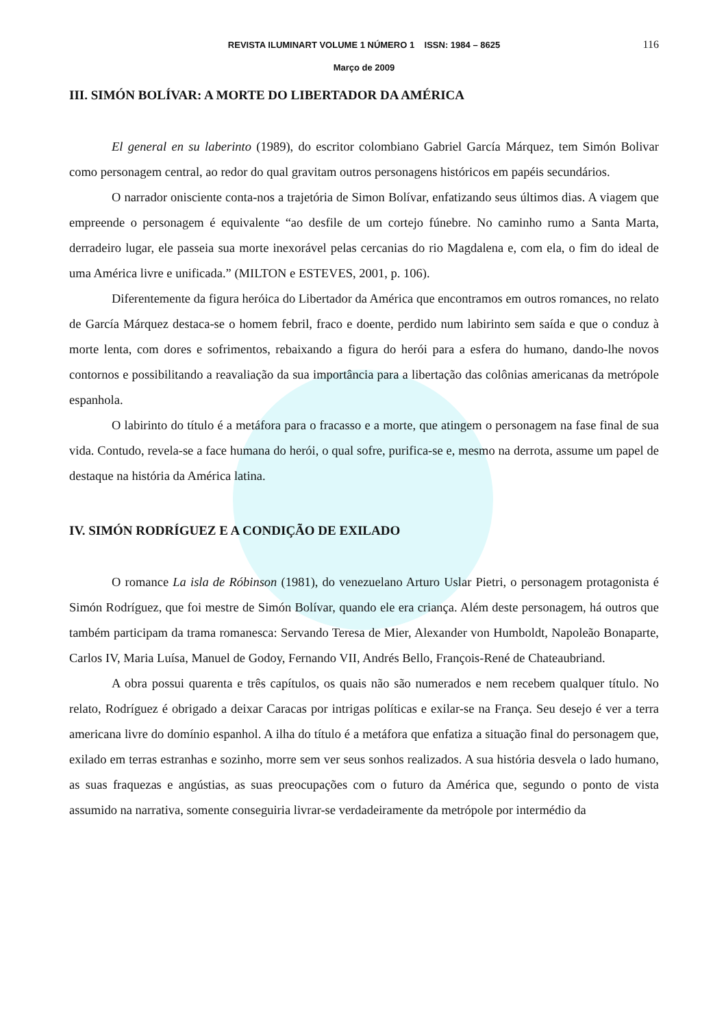REVISTA ILUMINART VOLUME 1 NÚMERO 1 ISSN: 1984 – 8625 116
Março de 2009
III. SIMÓN BOLÍVAR: A MORTE DO LIBERTADOR DA AMÉRICA
El general en su laberinto (1989), do escritor colombiano Gabriel García Márquez, tem Simón Bolivar como personagem central, ao redor do qual gravitam outros personagens históricos em papéis secundários.
O narrador onisciente conta-nos a trajetória de Simon Bolívar, enfatizando seus últimos dias. A viagem que empreende o personagem é equivalente “ao desfile de um cortejo fúnebre. No caminho rumo a Santa Marta, derradeiro lugar, ele passeia sua morte inexorável pelas cercanias do rio Magdalena e, com ela, o fim do ideal de uma América livre e unificada.” (MILTON e ESTEVES, 2001, p. 106).
Diferentemente da figura heróica do Libertador da América que encontramos em outros romances, no relato de García Márquez destaca-se o homem febril, fraco e doente, perdido num labirinto sem saída e que o conduz à morte lenta, com dores e sofrimentos, rebaixando a figura do herói para a esfera do humano, dando-lhe novos contornos e possibilitando a reavaliação da sua importância para a libertação das colônias americanas da metrópole espanhola.
O labirinto do título é a metáfora para o fracasso e a morte, que atingem o personagem na fase final de sua vida. Contudo, revela-se a face humana do herói, o qual sofre, purifica-se e, mesmo na derrota, assume um papel de destaque na história da América latina.
IV. SIMÓN RODRÍGUEZ E A CONDIÇÃO DE EXILADO
O romance La isla de Róbinson (1981), do venezuelano Arturo Uslar Pietri, o personagem protagonista é Simón Rodríguez, que foi mestre de Simón Bolívar, quando ele era criança. Além deste personagem, há outros que também participam da trama romanesca: Servando Teresa de Mier, Alexander von Humboldt, Napoleão Bonaparte, Carlos IV, Maria Luísa, Manuel de Godoy, Fernando VII, Andrés Bello, François-René de Chateaubriand.
A obra possui quarenta e três capítulos, os quais não são numerados e nem recebem qualquer título. No relato, Rodríguez é obrigado a deixar Caracas por intrigas políticas e exilar-se na França. Seu desejo é ver a terra americana livre do domínio espanhol. A ilha do título é a metáfora que enfatiza a situação final do personagem que, exilado em terras estranhas e sozinho, morre sem ver seus sonhos realizados. A sua história desvela o lado humano, as suas fraquezas e angústias, as suas preocupações com o futuro da América que, segundo o ponto de vista assumido na narrativa, somente conseguiria livrar-se verdadeiramente da metrópole por intermédio da